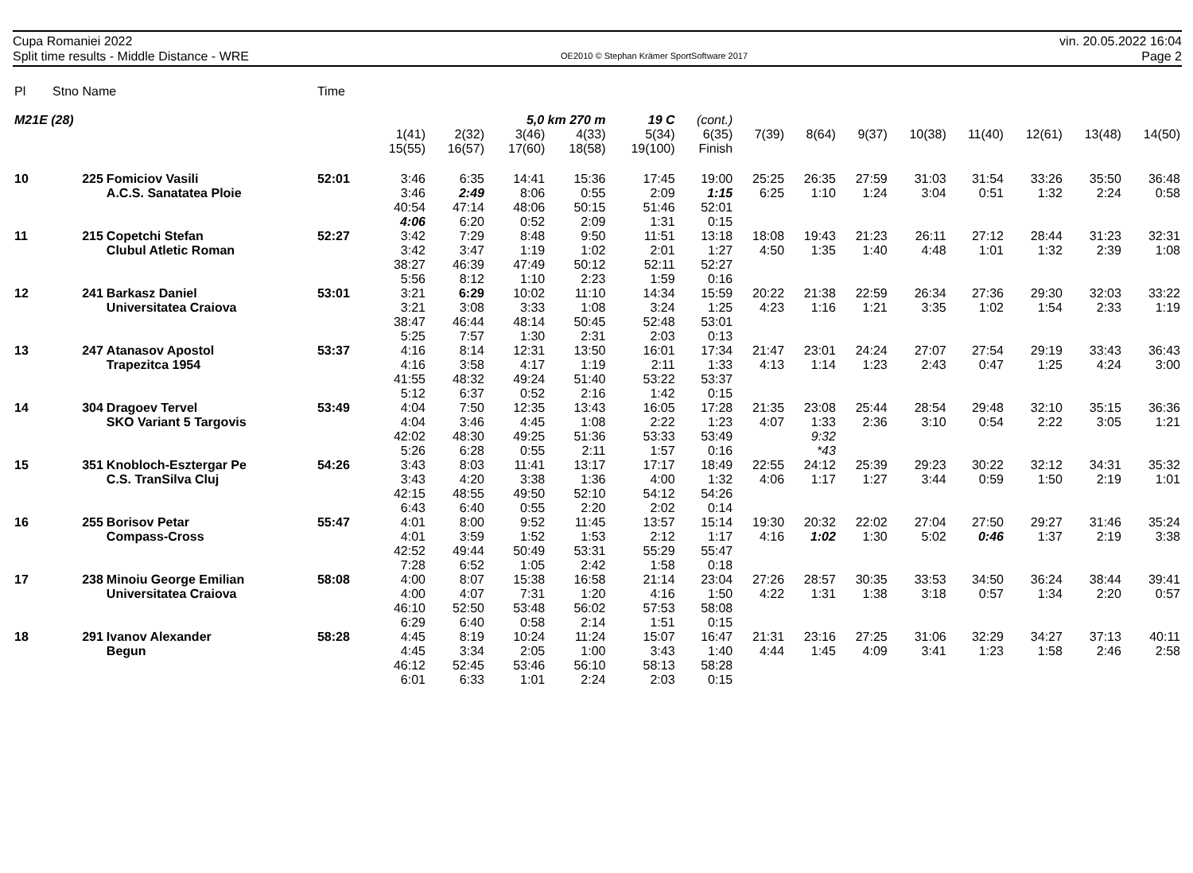Cupa Romaniei 2022
Split time results - Middle Distance - WRE
OE2010 © Stephan Krämer SportSoftware 2017
vin. 20.05.2022 16:04
Page 2
| Pl | Stno Name | | Time | | | | | | | | | | | | | | |
| --- | --- | --- | --- | --- | --- | --- | --- | --- | --- | --- | --- | --- | --- | --- | --- | --- | --- |
| M21E (28) | | | | | | 5,0 km 270 m | | 19 C | (cont.) | | | | | | | | |
| | | | | 1(41) 15(55) | 2(32) 16(57) | 3(46) 17(60) | 4(33) 18(58) | 5(34) 19(100) | 6(35) Finish | 7(39) | 8(64) | 9(37) | 10(38) | 11(40) | 12(61) | 13(48) | 14(50) |
| 10 | 225 | Fomiciov Vasili A.C.S. Sanatatea Ploie | 52:01 | 3:46 3:46 40:54 4:06 | 6:35 2:49 47:14 6:20 | 14:41 8:06 48:06 0:52 | 15:36 0:55 50:15 2:09 | 17:45 2:09 51:46 1:31 | 19:00 1:15 52:01 0:15 | 25:25 6:25 | 26:35 1:10 | 27:59 1:24 | 31:03 3:04 | 31:54 0:51 | 33:26 1:32 | 35:50 2:24 | 36:48 0:58 |
| 11 | 215 | Copetchi Stefan Clubul Atletic Roman | 52:27 | 3:42 3:42 38:27 5:56 | 7:29 3:47 46:39 8:12 | 8:48 1:19 47:49 1:10 | 9:50 1:02 50:12 2:23 | 11:51 2:01 52:11 1:59 | 13:18 1:27 52:27 0:16 | 18:08 4:50 | 19:43 1:35 | 21:23 1:40 | 26:11 4:48 | 27:12 1:01 | 28:44 1:32 | 31:23 2:39 | 32:31 1:08 |
| 12 | 241 | Barkasz Daniel Universitatea Craiova | 53:01 | 3:21 3:21 38:47 5:25 | 6:29 3:08 46:44 7:57 | 10:02 3:33 48:14 1:30 | 11:10 1:08 50:45 2:31 | 14:34 3:24 52:48 2:03 | 15:59 1:25 53:01 0:13 | 20:22 4:23 | 21:38 1:16 | 22:59 1:21 | 26:34 3:35 | 27:36 1:02 | 29:30 1:54 | 32:03 2:33 | 33:22 1:19 |
| 13 | 247 | Atanasov Apostol Trapezitca 1954 | 53:37 | 4:16 4:16 41:55 5:12 | 8:14 3:58 48:32 6:37 | 12:31 4:17 49:24 0:52 | 13:50 1:19 51:40 2:16 | 16:01 2:11 53:22 1:42 | 17:34 1:33 53:37 0:15 | 21:47 4:13 | 23:01 1:14 | 24:24 1:23 | 27:07 2:43 | 27:54 0:47 | 29:19 1:25 | 33:43 4:24 | 36:43 3:00 |
| 14 | 304 | Dragoev Tervel SKO Variant 5 Targovis | 53:49 | 4:04 4:04 42:02 5:26 | 7:50 3:46 48:30 6:28 | 12:35 4:45 49:25 0:55 | 13:43 1:08 51:36 2:11 | 16:05 2:22 53:33 1:57 | 17:28 1:23 53:49 0:16 | 21:35 4:07 | 23:08 1:33 9:32 *43 | 25:44 2:36 | 28:54 3:10 | 29:48 0:54 | 32:10 2:22 | 35:15 3:05 | 36:36 1:21 |
| 15 | 351 | Knobloch-Esztergar Pe C.S. TranSilva Cluj | 54:26 | 3:43 3:43 42:15 6:43 | 8:03 4:20 48:55 6:40 | 11:41 3:38 49:50 0:55 | 13:17 1:36 52:10 2:20 | 17:17 4:00 54:12 2:02 | 18:49 1:32 54:26 0:14 | 22:55 4:06 | 24:12 1:17 | 25:39 1:27 | 29:23 3:44 | 30:22 0:59 | 32:12 1:50 | 34:31 2:19 | 35:32 1:01 |
| 16 | 255 | Borisov Petar Compass-Cross | 55:47 | 4:01 4:01 42:52 7:28 | 8:00 3:59 49:44 6:52 | 9:52 1:52 50:49 1:05 | 11:45 1:53 53:31 2:42 | 13:57 2:12 55:29 1:58 | 15:14 1:17 55:47 0:18 | 19:30 4:16 | 20:32 1:02 | 22:02 1:30 | 27:04 5:02 | 27:50 0:46 | 29:27 1:37 | 31:46 2:19 | 35:24 3:38 |
| 17 | 238 | Minoiu George Emilian Universitatea Craiova | 58:08 | 4:00 4:00 46:10 6:29 | 8:07 4:07 52:50 6:40 | 15:38 7:31 53:48 0:58 | 16:58 1:20 56:02 2:14 | 21:14 4:16 57:53 1:51 | 23:04 1:50 58:08 0:15 | 27:26 4:22 | 28:57 1:31 | 30:35 1:38 | 33:53 3:18 | 34:50 0:57 | 36:24 1:34 | 38:44 2:20 | 39:41 0:57 |
| 18 | 291 | Ivanov Alexander Begun | 58:28 | 4:45 4:45 46:12 6:01 | 8:19 3:34 52:45 6:33 | 10:24 2:05 53:46 1:01 | 11:24 1:00 56:10 2:24 | 15:07 3:43 58:13 2:03 | 16:47 1:40 58:28 0:15 | 21:31 4:44 | 23:16 1:45 | 27:25 4:09 | 31:06 3:41 | 32:29 1:23 | 34:27 1:58 | 37:13 2:46 | 40:11 2:58 |